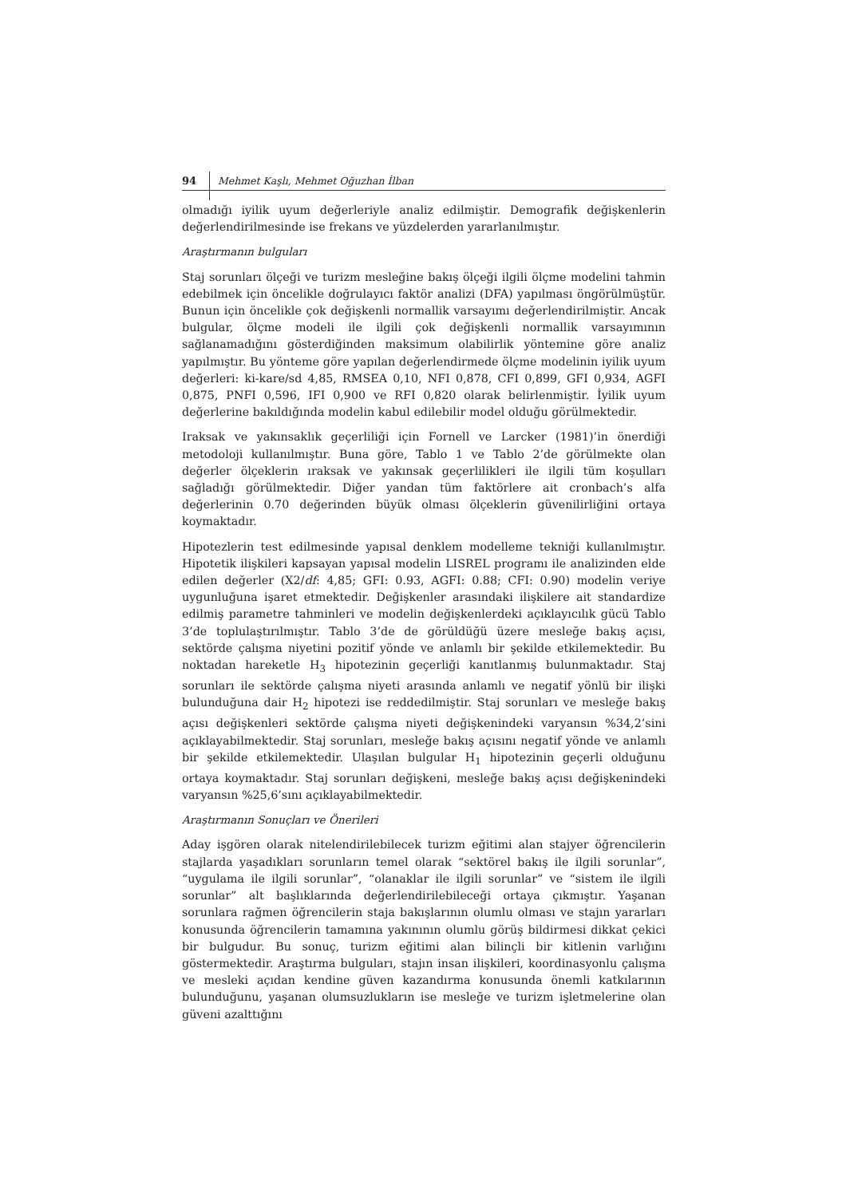94 Mehmet Kaşlı, Mehmet Oğuzhan İlban
olmadığı iyilik uyum değerleriyle analiz edilmiştir. Demografik değişkenlerin değerlendirilmesinde ise frekans ve yüzdelerden yararlanılmıştır.
Araştırmanın bulguları
Staj sorunları ölçeği ve turizm mesleğine bakış ölçeği ilgili ölçme modelini tahmin edebilmek için öncelikle doğrulayıcı faktör analizi (DFA) yapılması öngörülmüştür. Bunun için öncelikle çok değişkenli normallik varsayımı değerlendirilmiştir. Ancak bulgular, ölçme modeli ile ilgili çok değişkenli normallik varsayımının sağlanamadığını gösterdiğinden maksimum olabilirlik yöntemine göre analiz yapılmıştır. Bu yönteme göre yapılan değerlendirmede ölçme modelinin iyilik uyum değerleri: ki-kare/sd 4,85, RMSEA 0,10, NFI 0,878, CFI 0,899, GFI 0,934, AGFI 0,875, PNFI 0,596, IFI 0,900 ve RFI 0,820 olarak belirlenmiştir. İyilik uyum değerlerine bakıldığında modelin kabul edilebilir model olduğu görülmektedir.
Iraksak ve yakınsaklık geçerliliği için Fornell ve Larcker (1981)’in önerdiği metodoloji kullanılmıştır. Buna göre, Tablo 1 ve Tablo 2’de görülmekte olan değerler ölçeklerin ıraksak ve yakınsak geçerlilikleri ile ilgili tüm koşulları sağladığı görülmektedir. Diğer yandan tüm faktörlere ait cronbach’s alfa değerlerinin 0.70 değerinden büyük olması ölçeklerin güvenilirliğini ortaya koymaktadır.
Hipotezlerin test edilmesinde yapısal denklem modelleme tekniği kullanılmıştır. Hipotetik ilişkileri kapsayan yapısal modelin LISREL programı ile analizinden elde edilen değerler (X2/df: 4,85; GFI: 0.93, AGFI: 0.88; CFI: 0.90) modelin veriye uygunluğuna işaret etmektedir. Değişkenler arasındaki ilişkilere ait standardize edilmiş parametre tahminleri ve modelin değişkenlerdeki açıklayıcılık gücü Tablo 3’de toplulaştırılmıştır. Tablo 3’de de görüldüğü üzere mesleğe bakış açısı, sektörde çalışma niyetini pozitif yönde ve anlamlı bir şekilde etkilemektedir. Bu noktadan hareketle H<sub>3</sub> hipotezinin geçerliği kanıtlanmış bulunmaktadır. Staj sorunları ile sektörde çalışma niyeti arasında anlamlı ve negatif yönlü bir ilişki bulunduğuna dair H<sub>2</sub> hipotezi ise reddedilmiştir. Staj sorunları ve mesleğe bakış açısı değişkenleri sektörde çalışma niyeti değişkenindeki varyansın %34,2’sini açıklayabilmektedir. Staj sorunları, mesleğe bakış açısını negatif yönde ve anlamlı bir şekilde etkilemektedir. Ulaşılan bulgular H<sub>1</sub> hipotezinin geçerli olduğunu ortaya koymaktadır. Staj sorunları değişkeni, mesleğe bakış açısı değişkenindeki varyansın %25,6’sını açıklayabilmektedir.
Araştırmanın Sonuçları ve Önerileri
Aday işgören olarak nitelendirilebilecek turizm eğitimi alan stajyer öğrencilerin stajlarda yaşadıkları sorunların temel olarak “sektörel bakış ile ilgili sorunlar”, “uygulama ile ilgili sorunlar”, “olanaklar ile ilgili sorunlar” ve “sistem ile ilgili sorunlar” alt başlıklarında değerlendirilebileceği ortaya çıkmıştır. Yaşanan sorunlara rağmen öğrencilerin staja bakışlarının olumlu olması ve stajın yararları konusunda öğrencilerin tamamına yakınının olumlu görüş bildirmesi dikkat çekici bir bulgudur. Bu sonuç, turizm eğitimi alan bilinçli bir kitlenin varlığını göstermektedir. Araştırma bulguları, stajın insan ilişkileri, koordinasyonlu çalışma ve mesleki açıdan kendine güven kazandırma konusunda önemli katkılarının bulunduğunu, yaşanan olumsuzlukların ise mesleğe ve turizm işletmelerine olan güveni azalttığını